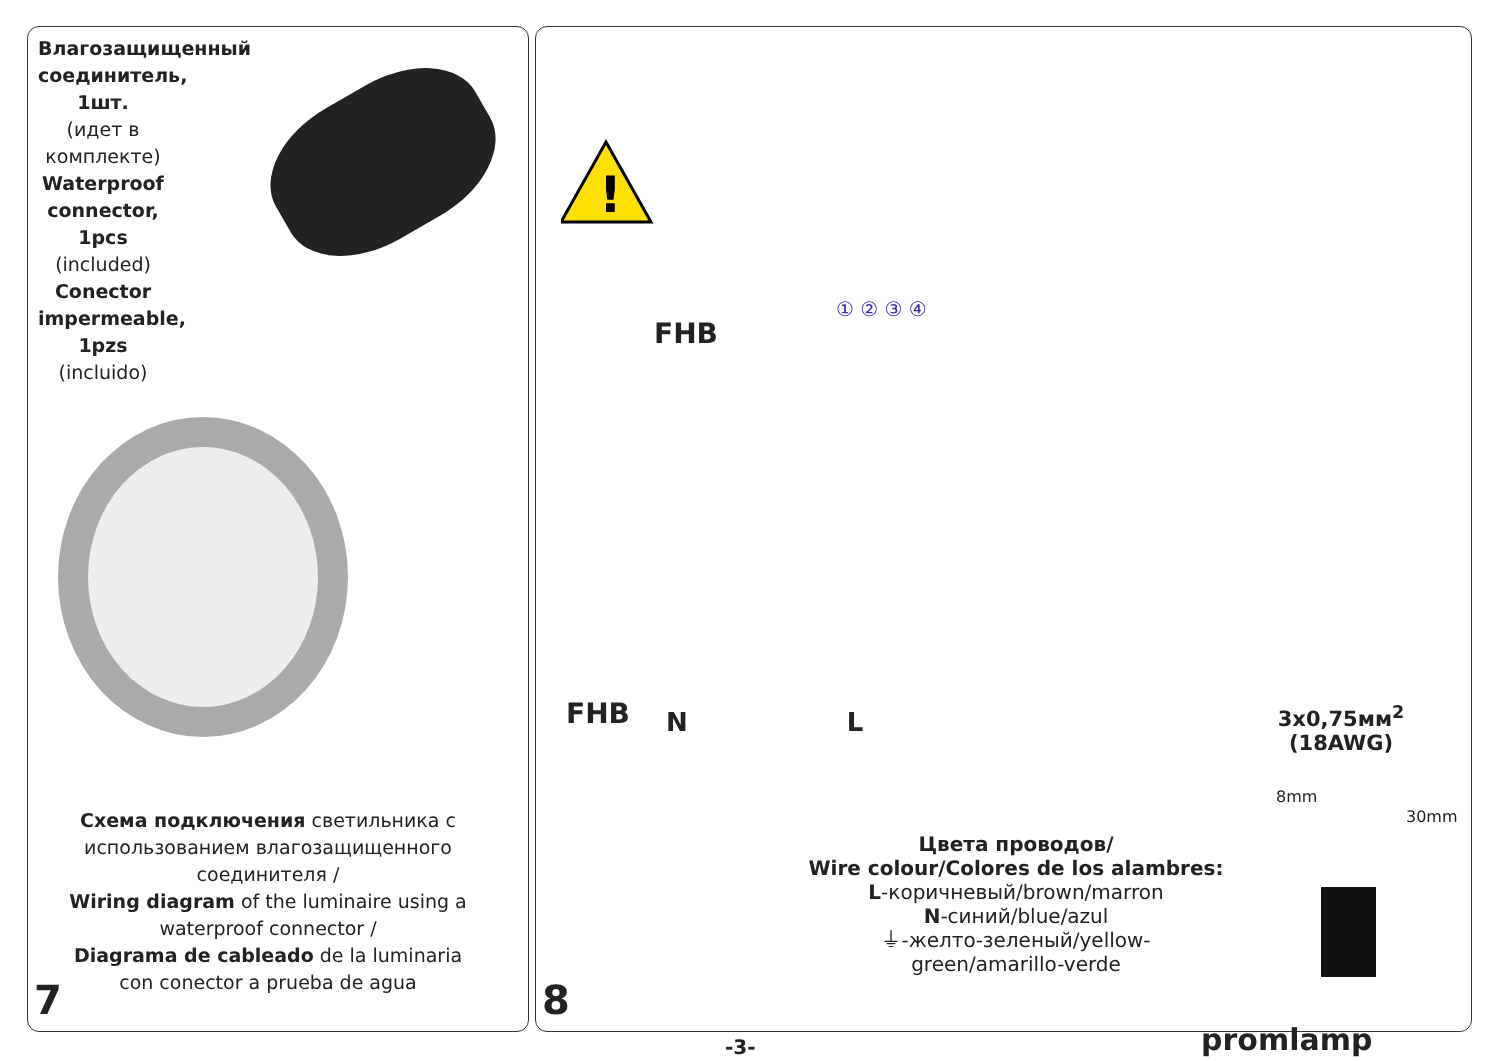Влагозащищенный соединитель, 1шт.
(идет в комплекте)
Waterproof connector, 1pcs
(included)
Conector impermeable, 1pzs
(incluido)
Схема подключения светильника с использованием влагозащищенного соединителя /
Wiring diagram of the luminaire using a waterproof connector /
Diagrama de cableado de la luminaria con conector a prueba de agua
7
!
FHB
FHB
① ② ③ ④
Цвета проводов/
Wire colour/Colores de los alambres:
L-коричневый/brown/marron
N-синий/blue/azul
⏚-желто-зеленый/yellow-green/amarillo-verde
N L
3x0,75мм<sup>2</sup>
(18AWG)
8mm
30mm
8
promlamp
-3-